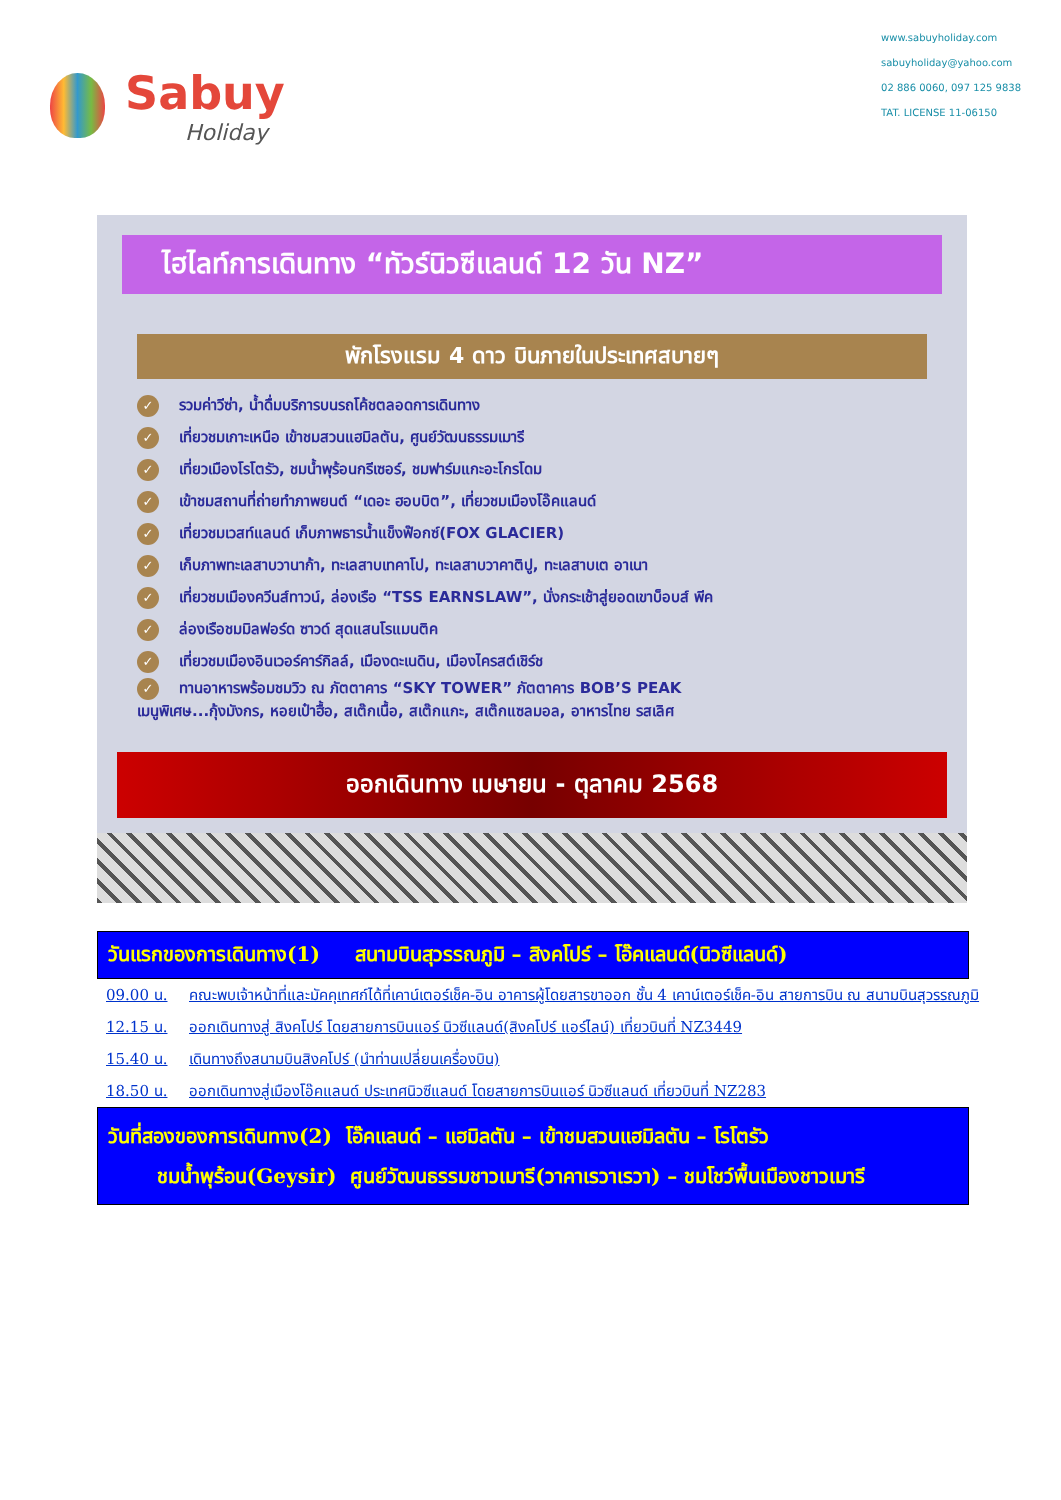Sabuy
Holiday
www.sabuyholiday.com
sabuyholiday@yahoo.com
02 886 0060, 097 125 9838
TAT. LICENSE 11-06150
ไฮไลท์การเดินทาง “ทัวร์นิวซีแลนด์ 12 วัน NZ”
พักโรงแรม 4 ดาว บินภายในประเทศสบายๆ
✓ รวมค่าวีซ่า, น้ำดื่มบริการบนรถโค้ชตลอดการเดินทาง
✓ เที่ยวชมเกาะเหนือ เข้าชมสวนแฮมิลตัน, ศูนย์วัฒนธรรมเมารี
✓ เที่ยวเมืองโรโตรัว, ชมน้ำพุร้อนกรีเซอร์, ชมฟาร์มแกะอะโกรโดม
✓ เข้าชมสถานที่ถ่ายทำภาพยนต์ “เดอะ ฮอบบิต”, เที่ยวชมเมืองโอ๊คแลนด์
✓ เที่ยวชมเวสท์แลนด์ เก็บภาพธารน้ำแข็งฟ๊อกซ์(FOX GLACIER)
✓ เก็บภาพทะเลสาบวานาก้า, ทะเลสาบเทคาโป, ทะเลสาบวาคาติปู, ทะเลสาบเต อาเนา
✓ เที่ยวชมเมืองควีนส์ทาวน์, ล่องเรือ “TSS EARNSLAW”, นั่งกระเช้าสู่ยอดเขาบ็อบส์ พีค
✓ ล่องเรือชมมิลฟอร์ด ซาวด์ สุดแสนโรแมนติค
✓ เที่ยวชมเมืองอินเวอร์คาร์กิลล์, เมืองดะเนดิน, เมืองไครสต์เชิร์ช
✓ ทานอาหารพร้อมชมวิว ณ ภัตตาคาร “SKY TOWER” ภัตตาคาร BOB’S PEAK
เมนูพิเศษ...กุ้งมังกร, หอยเป๋าฮื้อ, สเต๊กเนื้อ, สเต๊กแกะ, สเต๊กแซลมอล, อาหารไทย รสเลิศ
ออกเดินทาง เมษายน - ตุลาคม 2568
วันแรกของการเดินทาง(1) สนามบินสุวรรณภูมิ – สิงคโปร์ – โอ๊คแลนด์(นิวซีแลนด์)
09.00 น. คณะพบเจ้าหน้าที่และมัคคุเทศก์ได้ที่เคาน์เตอร์เช็ค-อิน อาคารผู้โดยสารขาออก ชั้น 4 เคาน์เตอร์เช็ค-อิน สายการบิน ณ สนามบินสุวรรณภูมิ
12.15 น. ออกเดินทางสู่ สิงคโปร์ โดยสายการบินแอร์ นิวซีแลนด์(สิงคโปร์ แอร์ไลน์) เที่ยวบินที่ NZ3449
15.40 น. เดินทางถึงสนามบินสิงคโปร์ (นำท่านเปลี่ยนเครื่องบิน)
18.50 น. ออกเดินทางสู่เมืองโอ๊คแลนด์ ประเทศนิวซีแลนด์ โดยสายการบินแอร์ นิวซีแลนด์ เที่ยวบินที่ NZ283
วันที่สองของการเดินทาง(2) โอ๊คแลนด์ – แฮมิลตัน – เข้าชมสวนแฮมิลตัน – โรโตรัว
ชมน้ำพุร้อน(Geysir) ศูนย์วัฒนธรรมชาวเมารี(วาคาเรวาเรวา) – ชมโชว์พื้นเมืองชาวเมารี